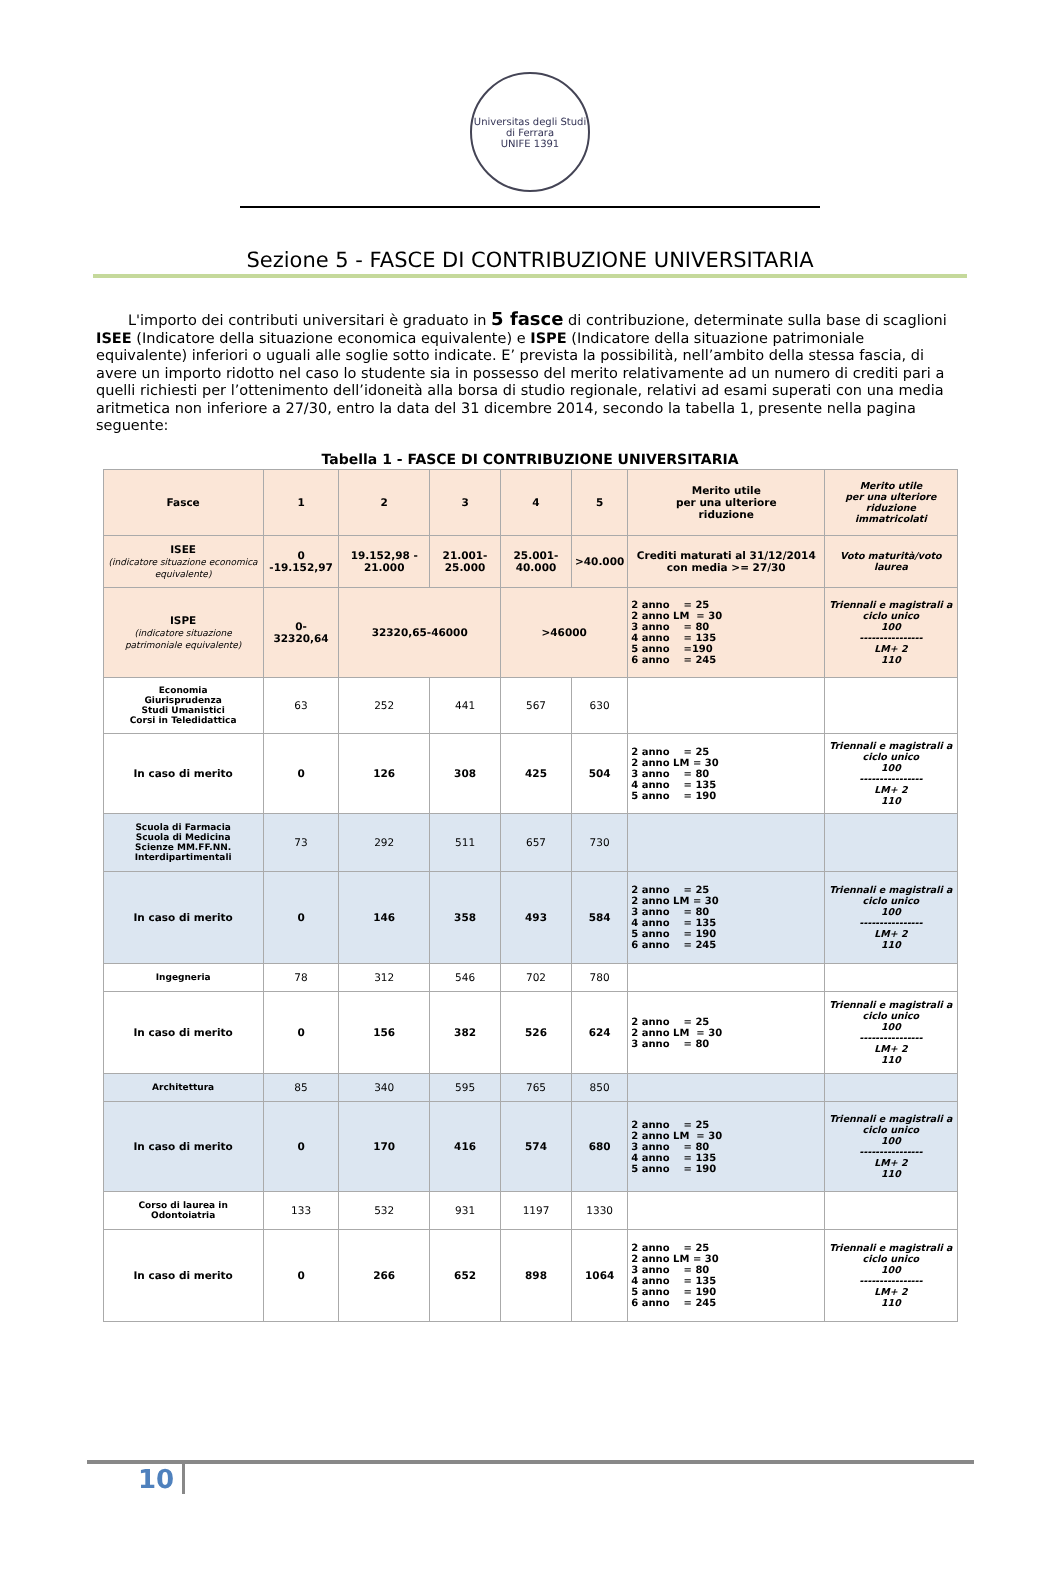Universitas degli Studi di Ferrara
UNIFE 1391
Sezione 5 - FASCE DI CONTRIBUZIONE UNIVERSITARIA
L'importo dei contributi universitari è graduato in 5 fasce di contribuzione, determinate sulla base di scaglioni ISEE (Indicatore della situazione economica equivalente) e ISPE (Indicatore della situazione patrimoniale equivalente) inferiori o uguali alle soglie sotto indicate. E’ prevista la possibilità, nell’ambito della stessa fascia, di avere un importo ridotto nel caso lo studente sia in possesso del merito relativamente ad un numero di crediti pari a quelli richiesti per l’ottenimento dell’idoneità alla borsa di studio regionale, relativi ad esami superati con una media aritmetica non inferiore a 27/30, entro la data del 31 dicembre 2014, secondo la tabella 1, presente nella pagina seguente:
Tabella 1 - FASCE DI CONTRIBUZIONE UNIVERSITARIA
| Fasce | 1 | 2 | 3 | 4 | 5 | Merito utile per una ulteriore riduzione | Merito utile per una ulteriore riduzione immatricolati |
| --- | --- | --- | --- | --- | --- | --- | --- |
| ISEE (indicatore situazione economica equivalente) | 0 -19.152,97 | 19.152,98 - 21.000 | 21.001-25.000 | 25.001-40.000 | >40.000 | Crediti maturati al 31/12/2014 con media >= 27/30 | Voto maturità/voto laurea |
| ISPE (indicatore situazione patrimoniale equivalente) | 0- 32320,64 | 32320,65-46000 | | >46000 | | 2 anno = 25 2 anno LM = 30 3 anno = 80 4 anno = 135 5 anno =190 6 anno = 245 | Triennali e magistrali a ciclo unico 100 ---------------- LM+ 2 110 |
| Economia Giurisprudenza Studi Umanistici Corsi in Teledidattica | 63 | 252 | 441 | 567 | 630 | | |
| In caso di merito | 0 | 126 | 308 | 425 | 504 | 2 anno = 25 2 anno LM = 30 3 anno = 80 4 anno = 135 5 anno = 190 | Triennali e magistrali a ciclo unico 100 ---------------- LM+ 2 110 |
| Scuola di Farmacia Scuola di Medicina Scienze MM.FF.NN. Interdipartimentali | 73 | 292 | 511 | 657 | 730 | | |
| In caso di merito | 0 | 146 | 358 | 493 | 584 | 2 anno = 25 2 anno LM = 30 3 anno = 80 4 anno = 135 5 anno = 190 6 anno = 245 | Triennali e magistrali a ciclo unico 100 ---------------- LM+ 2 110 |
| Ingegneria | 78 | 312 | 546 | 702 | 780 | | |
| In caso di merito | 0 | 156 | 382 | 526 | 624 | 2 anno = 25 2 anno LM = 30 3 anno = 80 | Triennali e magistrali a ciclo unico 100 ---------------- LM+ 2 110 |
| Architettura | 85 | 340 | 595 | 765 | 850 | | |
| In caso di merito | 0 | 170 | 416 | 574 | 680 | 2 anno = 25 2 anno LM = 30 3 anno = 80 4 anno = 135 5 anno = 190 | Triennali e magistrali a ciclo unico 100 ---------------- LM+ 2 110 |
| Corso di laurea in Odontoiatria | 133 | 532 | 931 | 1197 | 1330 | | |
| In caso di merito | 0 | 266 | 652 | 898 | 1064 | 2 anno = 25 2 anno LM = 30 3 anno = 80 4 anno = 135 5 anno = 190 6 anno = 245 | Triennali e magistrali a ciclo unico 100 ---------------- LM+ 2 110 |
10